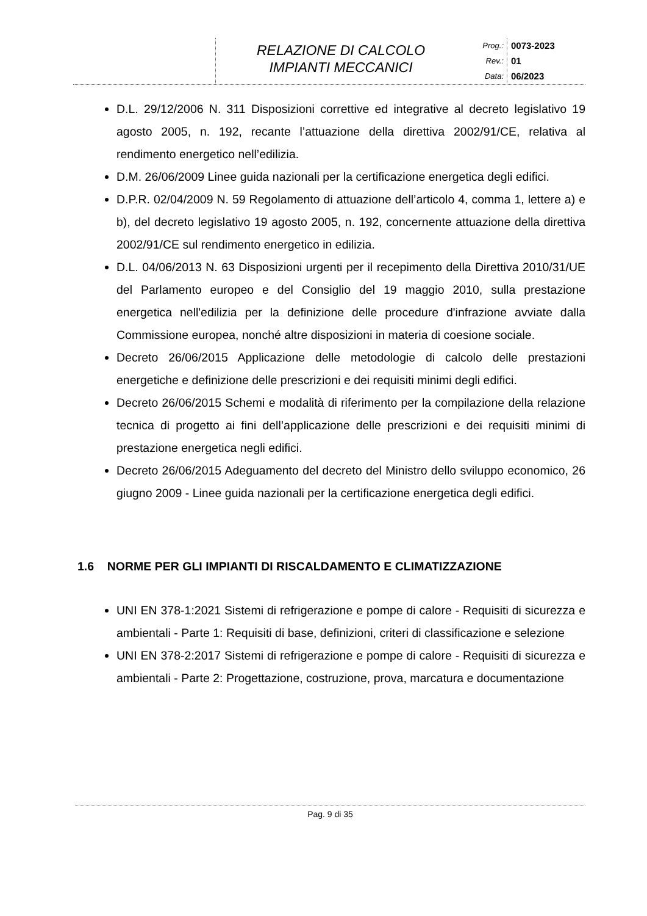RELAZIONE DI CALCOLO
IMPIANTI MECCANICI
Prog.:
Rev.:
Data:
0073-2023
01
06/2023
D.L. 29/12/2006 N. 311 Disposizioni correttive ed integrative al decreto legislativo 19 agosto 2005, n. 192, recante l’attuazione della direttiva 2002/91/CE, relativa al rendimento energetico nell’edilizia.
D.M. 26/06/2009 Linee guida nazionali per la certificazione energetica degli edifici.
D.P.R. 02/04/2009 N. 59 Regolamento di attuazione dell’articolo 4, comma 1, lettere a) e b), del decreto legislativo 19 agosto 2005, n. 192, concernente attuazione della direttiva 2002/91/CE sul rendimento energetico in edilizia.
D.L. 04/06/2013 N. 63 Disposizioni urgenti per il recepimento della Direttiva 2010/31/UE del Parlamento europeo e del Consiglio del 19 maggio 2010, sulla prestazione energetica nell'edilizia per la definizione delle procedure d'infrazione avviate dalla Commissione europea, nonché altre disposizioni in materia di coesione sociale.
Decreto 26/06/2015 Applicazione delle metodologie di calcolo delle prestazioni energetiche e definizione delle prescrizioni e dei requisiti minimi degli edifici.
Decreto 26/06/2015 Schemi e modalità di riferimento per la compilazione della relazione tecnica di progetto ai fini dell’applicazione delle prescrizioni e dei requisiti minimi di prestazione energetica negli edifici.
Decreto 26/06/2015 Adeguamento del decreto del Ministro dello sviluppo economico, 26 giugno 2009 - Linee guida nazionali per la certificazione energetica degli edifici.
1.6 NORME PER GLI IMPIANTI DI RISCALDAMENTO E CLIMATIZZAZIONE
UNI EN 378-1:2021 Sistemi di refrigerazione e pompe di calore - Requisiti di sicurezza e ambientali - Parte 1: Requisiti di base, definizioni, criteri di classificazione e selezione
UNI EN 378-2:2017 Sistemi di refrigerazione e pompe di calore - Requisiti di sicurezza e ambientali - Parte 2: Progettazione, costruzione, prova, marcatura e documentazione
Pag. 9 di 35